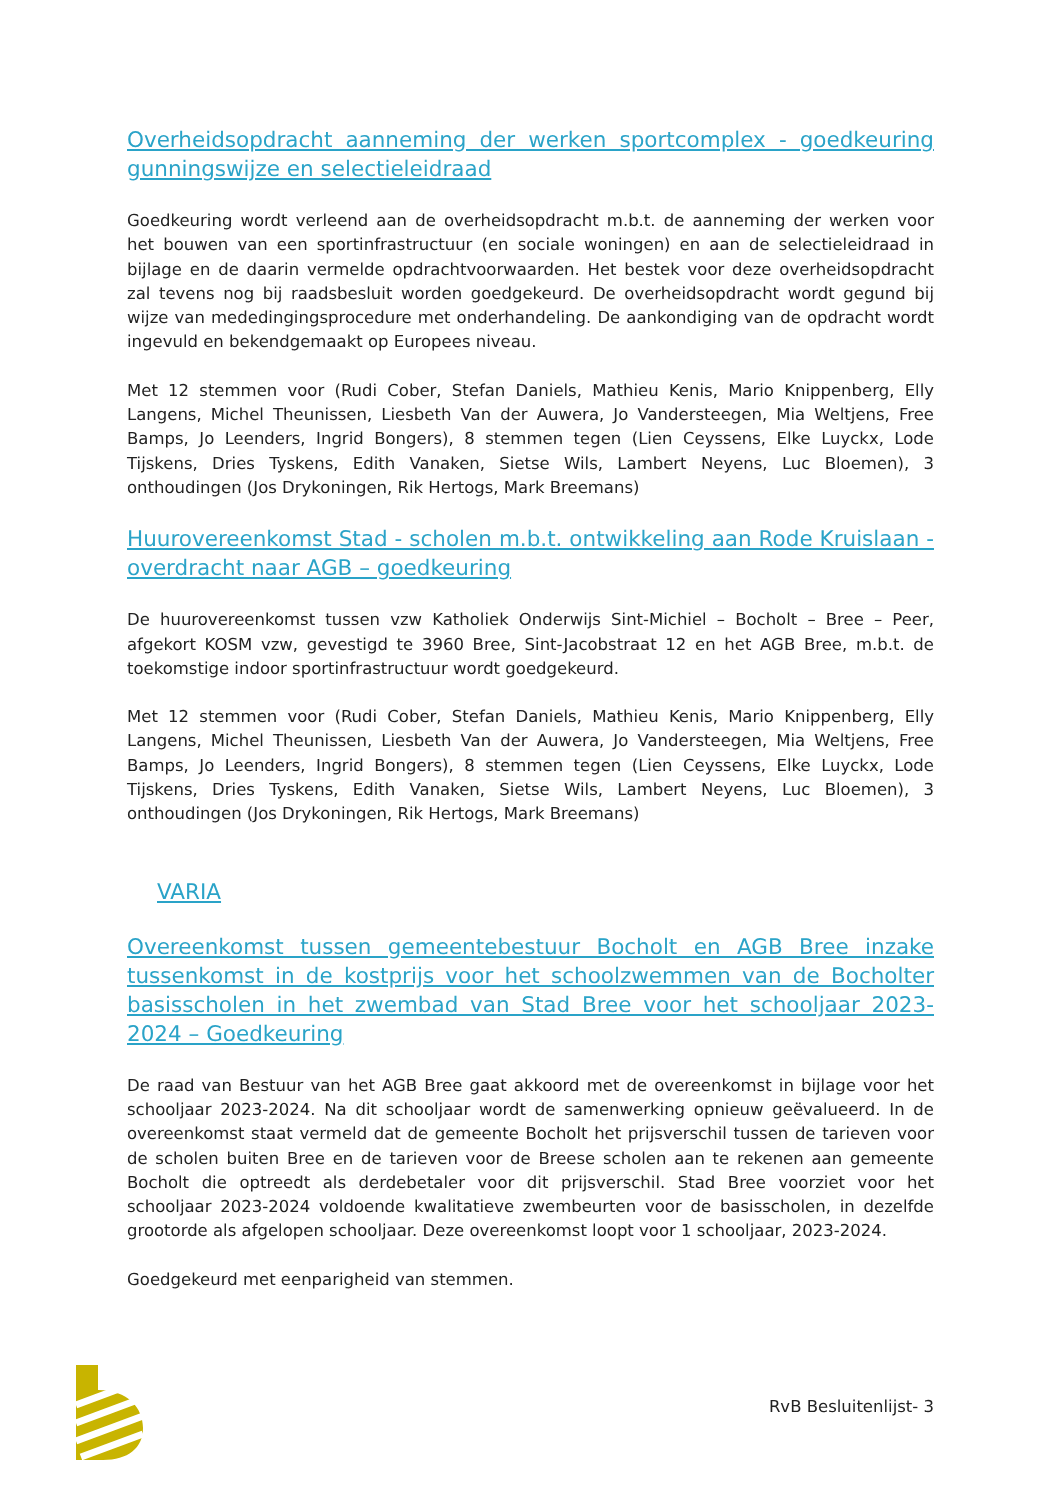Overheidsopdracht aanneming der werken sportcomplex - goedkeuring gunningswijze en selectieleidraad
Goedkeuring wordt verleend aan de overheidsopdracht m.b.t. de aanneming der werken voor het bouwen van een sportinfrastructuur (en sociale woningen) en aan de selectieleidraad in bijlage en de daarin vermelde opdrachtvoorwaarden. Het bestek voor deze overheidsopdracht zal tevens nog bij raadsbesluit worden goedgekeurd. De overheidsopdracht wordt gegund bij wijze van mededingingsprocedure met onderhandeling. De aankondiging van de opdracht wordt ingevuld en bekendgemaakt op Europees niveau.
Met 12 stemmen voor (Rudi Cober, Stefan Daniels, Mathieu Kenis, Mario Knippenberg, Elly Langens, Michel Theunissen, Liesbeth Van der Auwera, Jo Vandersteegen, Mia Weltjens, Free Bamps, Jo Leenders, Ingrid Bongers), 8 stemmen tegen (Lien Ceyssens, Elke Luyckx, Lode Tijskens, Dries Tyskens, Edith Vanaken, Sietse Wils, Lambert Neyens, Luc Bloemen), 3 onthoudingen (Jos Drykoningen, Rik Hertogs, Mark Breemans)
Huurovereenkomst Stad - scholen m.b.t. ontwikkeling aan Rode Kruislaan - overdracht naar AGB – goedkeuring
De huurovereenkomst tussen vzw Katholiek Onderwijs Sint-Michiel – Bocholt – Bree – Peer, afgekort KOSM vzw, gevestigd te 3960 Bree, Sint-Jacobstraat 12 en het AGB Bree, m.b.t. de toekomstige indoor sportinfrastructuur wordt goedgekeurd.
Met 12 stemmen voor (Rudi Cober, Stefan Daniels, Mathieu Kenis, Mario Knippenberg, Elly Langens, Michel Theunissen, Liesbeth Van der Auwera, Jo Vandersteegen, Mia Weltjens, Free Bamps, Jo Leenders, Ingrid Bongers), 8 stemmen tegen (Lien Ceyssens, Elke Luyckx, Lode Tijskens, Dries Tyskens, Edith Vanaken, Sietse Wils, Lambert Neyens, Luc Bloemen), 3 onthoudingen (Jos Drykoningen, Rik Hertogs, Mark Breemans)
VARIA
Overeenkomst tussen gemeentebestuur Bocholt en AGB Bree inzake tussenkomst in de kostprijs voor het schoolzwemmen van de Bocholter basisscholen in het zwembad van Stad Bree voor het schooljaar 2023-2024 – Goedkeuring
De raad van Bestuur van het AGB Bree gaat akkoord met de overeenkomst in bijlage voor het schooljaar 2023-2024. Na dit schooljaar wordt de samenwerking opnieuw geëvalueerd. In de overeenkomst staat vermeld dat de gemeente Bocholt het prijsverschil tussen de tarieven voor de scholen buiten Bree en de tarieven voor de Breese scholen aan te rekenen aan gemeente Bocholt die optreedt als derdebetaler voor dit prijsverschil. Stad Bree voorziet voor het schooljaar 2023-2024 voldoende kwalitatieve zwembeurten voor de basisscholen, in dezelfde grootorde als afgelopen schooljaar. Deze overeenkomst loopt voor 1 schooljaar, 2023-2024.
Goedgekeurd met eenparigheid van stemmen.
RvB Besluitenlijst- 3